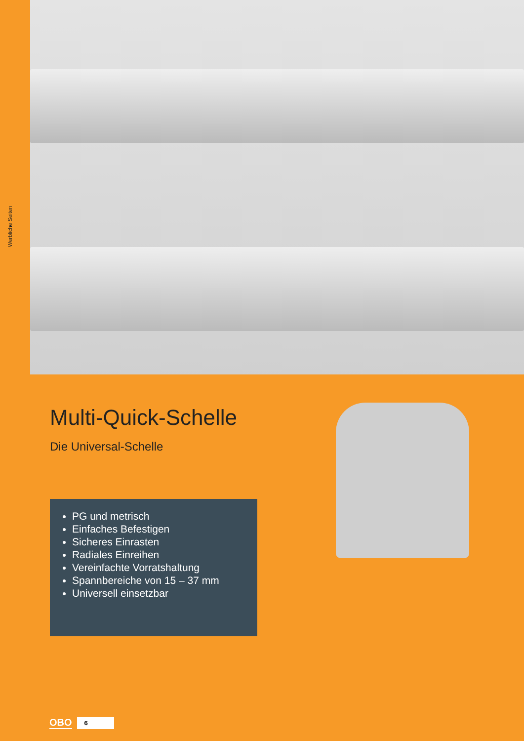Werbliche Seiten
Multi-Quick-Schelle
Die Universal-Schelle
PG und metrisch
Einfaches Befestigen
Sicheres Einrasten
Radiales Einreihen
Vereinfachte Vorratshaltung
Spannbereiche von 15 – 37 mm
Universell einsetzbar
OBO 6